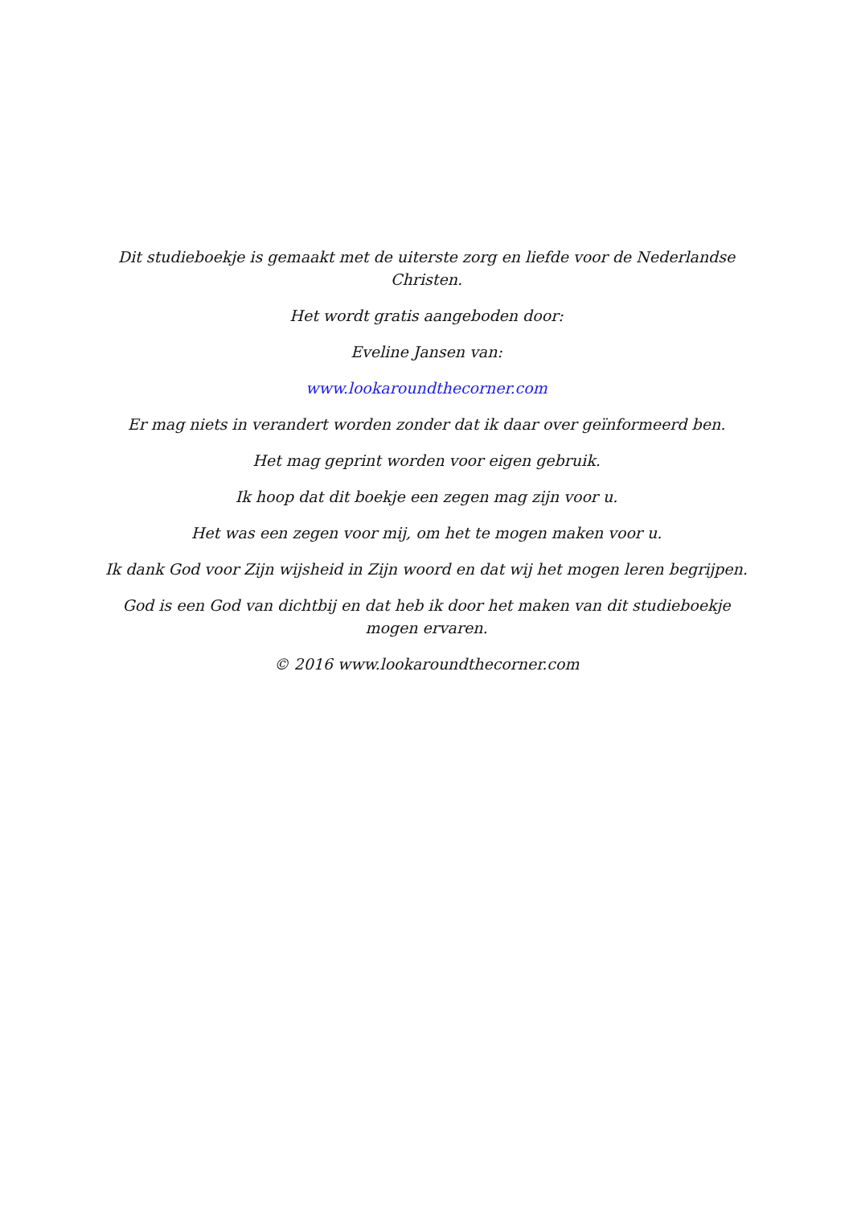Dit studieboekje is gemaakt met de uiterste zorg en liefde voor de Nederlandse Christen.
Het wordt gratis aangeboden door:
Eveline Jansen van:
www.lookaroundthecorner.com
Er mag niets in verandert worden zonder dat ik daar over geïnformeerd ben.
Het mag geprint worden voor eigen gebruik.
Ik hoop dat dit boekje een zegen mag zijn voor u.
Het was een zegen voor mij, om het te mogen maken voor u.
Ik dank God voor Zijn wijsheid in Zijn woord en dat wij het mogen leren begrijpen.
God is een God van dichtbij en dat heb ik door het maken van dit studieboekje mogen ervaren.
© 2016 www.lookaroundthecorner.com